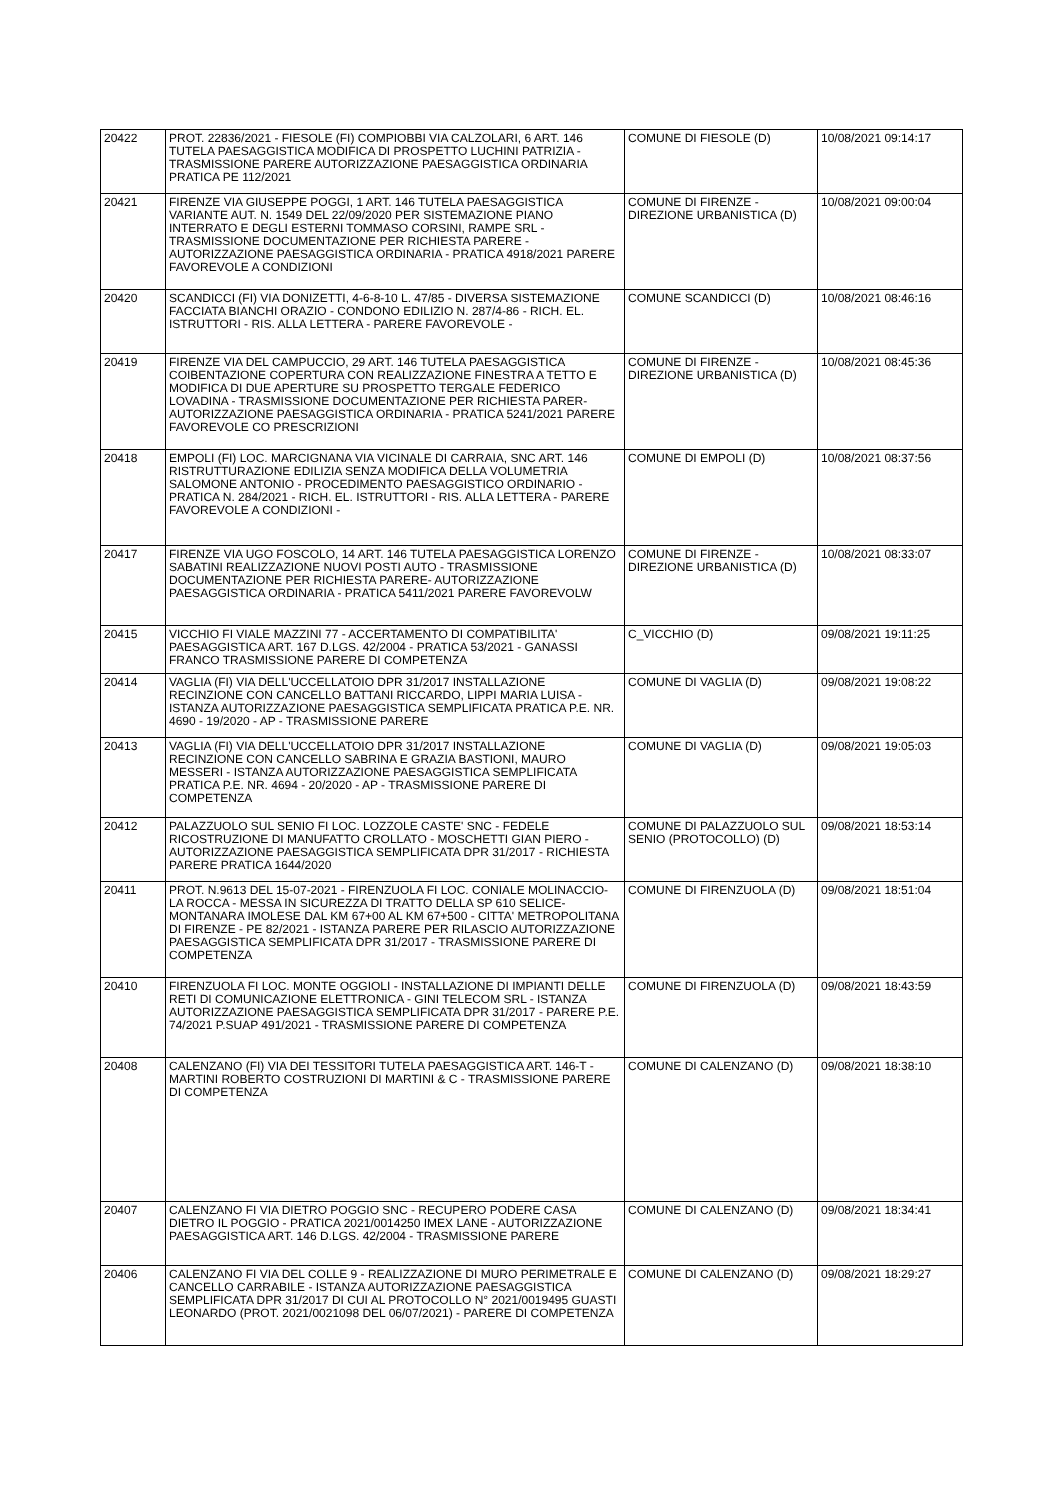| 20422 | PROT. 22836/2021 - FIESOLE (FI) COMPIOBBI VIA CALZOLARI, 6 ART. 146 TUTELA PAESAGGISTICA MODIFICA DI PROSPETTO LUCHINI PATRIZIA - TRASMISSIONE PARERE AUTORIZZAZIONE PAESAGGISTICA ORDINARIA PRATICA PE 112/2021 | COMUNE DI FIESOLE (D) | 10/08/2021 09:14:17 |
| 20421 | FIRENZE VIA GIUSEPPE POGGI, 1 ART. 146 TUTELA PAESAGGISTICA VARIANTE AUT. N. 1549 DEL 22/09/2020 PER SISTEMAZIONE PIANO INTERRATO E DEGLI ESTERNI TOMMASO CORSINI, RAMPE SRL - TRASMISSIONE DOCUMENTAZIONE PER RICHIESTA PARERE - AUTORIZZAZIONE PAESAGGISTICA ORDINARIA - PRATICA 4918/2021 PARERE FAVOREVOLE A CONDIZIONI | COMUNE DI FIRENZE - DIREZIONE URBANISTICA (D) | 10/08/2021 09:00:04 |
| 20420 | SCANDICCI (FI) VIA DONIZETTI, 4-6-8-10 L. 47/85 - DIVERSA SISTEMAZIONE FACCIATA BIANCHI ORAZIO - CONDONO EDILIZIO N. 287/4-86 - RICH. EL. ISTRUTTORI - RIS. ALLA LETTERA - PARERE FAVOREVOLE - | COMUNE SCANDICCI (D) | 10/08/2021 08:46:16 |
| 20419 | FIRENZE VIA DEL CAMPUCCIO, 29 ART. 146 TUTELA PAESAGGISTICA COIBENTAZIONE COPERTURA CON REALIZZAZIONE FINESTRA A TETTO E MODIFICA DI DUE APERTURE SU PROSPETTO TERGALE FEDERICO LOVADINA - TRASMISSIONE DOCUMENTAZIONE PER RICHIESTA PARER- AUTORIZZAZIONE PAESAGGISTICA ORDINARIA - PRATICA 5241/2021 PARERE FAVOREVOLE CO PRESCRIZIONI | COMUNE DI FIRENZE - DIREZIONE URBANISTICA (D) | 10/08/2021 08:45:36 |
| 20418 | EMPOLI (FI) LOC. MARCIGNANA VIA VICINALE DI CARRAIA, SNC ART. 146 RISTRUTTURAZIONE EDILIZIA SENZA MODIFICA DELLA VOLUMETRIA SALOMONE ANTONIO - PROCEDIMENTO PAESAGGISTICO ORDINARIO - PRATICA N. 284/2021 - RICH. EL. ISTRUTTORI - RIS. ALLA LETTERA - PARERE FAVOREVOLE A CONDIZIONI - | COMUNE DI EMPOLI (D) | 10/08/2021 08:37:56 |
| 20417 | FIRENZE VIA UGO FOSCOLO, 14 ART. 146 TUTELA PAESAGGISTICA LORENZO SABATINI REALIZZAZIONE NUOVI POSTI AUTO - TRASMISSIONE DOCUMENTAZIONE PER RICHIESTA PARERE- AUTORIZZAZIONE PAESAGGISTICA ORDINARIA - PRATICA 5411/2021 PARERE FAVOREVOLW | COMUNE DI FIRENZE - DIREZIONE URBANISTICA (D) | 10/08/2021 08:33:07 |
| 20415 | VICCHIO FI VIALE MAZZINI 77 - ACCERTAMENTO DI COMPATIBILITA' PAESAGGISTICA ART. 167 D.LGS. 42/2004 - PRATICA 53/2021 - GANASSI FRANCO TRASMISSIONE PARERE DI COMPETENZA | C_VICCHIO (D) | 09/08/2021 19:11:25 |
| 20414 | VAGLIA (FI) VIA DELL'UCCELLATOIO DPR 31/2017 INSTALLAZIONE RECINZIONE CON CANCELLO BATTANI RICCARDO, LIPPI MARIA LUISA - ISTANZA AUTORIZZAZIONE PAESAGGISTICA SEMPLIFICATA PRATICA P.E. NR. 4690 - 19/2020 - AP - TRASMISSIONE PARERE | COMUNE DI VAGLIA (D) | 09/08/2021 19:08:22 |
| 20413 | VAGLIA (FI) VIA DELL'UCCELLATOIO DPR 31/2017 INSTALLAZIONE RECINZIONE CON CANCELLO SABRINA E GRAZIA BASTIONI, MAURO MESSERI - ISTANZA AUTORIZZAZIONE PAESAGGISTICA SEMPLIFICATA PRATICA P.E. NR. 4694 - 20/2020 - AP - TRASMISSIONE PARERE DI COMPETENZA | COMUNE DI VAGLIA (D) | 09/08/2021 19:05:03 |
| 20412 | PALAZZUOLO SUL SENIO FI LOC. LOZZOLE CASTE' SNC - FEDELE RICOSTRUZIONE DI MANUFATTO CROLLATO - MOSCHETTI GIAN PIERO - AUTORIZZAZIONE PAESAGGISTICA SEMPLIFICATA DPR 31/2017 - RICHIESTA PARERE PRATICA 1644/2020 | COMUNE DI PALAZZUOLO SUL SENIO (PROTOCOLLO) (D) | 09/08/2021 18:53:14 |
| 20411 | PROT. N.9613 DEL 15-07-2021 - FIRENZUOLA FI LOC. CONIALE MOLINACCIO-LA ROCCA - MESSA IN SICUREZZA DI TRATTO DELLA SP 610 SELICE-MONTANARA IMOLESE DAL KM 67+00 AL KM 67+500 - CITTA' METROPOLITANA DI FIRENZE - PE 82/2021 - ISTANZA PARERE PER RILASCIO AUTORIZZAZIONE PAESAGGISTICA SEMPLIFICATA DPR 31/2017 - TRASMISSIONE PARERE DI COMPETENZA | COMUNE DI FIRENZUOLA (D) | 09/08/2021 18:51:04 |
| 20410 | FIRENZUOLA FI LOC. MONTE OGGIOLI - INSTALLAZIONE DI IMPIANTI DELLE RETI DI COMUNICAZIONE ELETTRONICA - GINI TELECOM SRL - ISTANZA AUTORIZZAZIONE PAESAGGISTICA SEMPLIFICATA DPR 31/2017 - PARERE P.E. 74/2021 P.SUAP 491/2021 - TRASMISSIONE PARERE DI COMPETENZA | COMUNE DI FIRENZUOLA (D) | 09/08/2021 18:43:59 |
| 20408 | CALENZANO (FI) VIA DEI TESSITORI TUTELA PAESAGGISTICA ART. 146-T - MARTINI ROBERTO COSTRUZIONI DI MARTINI & C - TRASMISSIONE PARERE DI COMPETENZA | COMUNE DI CALENZANO (D) | 09/08/2021 18:38:10 |
| 20407 | CALENZANO FI VIA DIETRO POGGIO SNC - RECUPERO PODERE CASA DIETRO IL POGGIO - PRATICA 2021/0014250 IMEX LANE - AUTORIZZAZIONE PAESAGGISTICA ART. 146 D.LGS. 42/2004 - TRASMISSIONE PARERE | COMUNE DI CALENZANO (D) | 09/08/2021 18:34:41 |
| 20406 | CALENZANO FI VIA DEL COLLE 9 - REALIZZAZIONE DI MURO PERIMETRALE E CANCELLO CARRABILE - ISTANZA AUTORIZZAZIONE PAESAGGISTICA SEMPLIFICATA DPR 31/2017 DI CUI AL PROTOCOLLO N° 2021/0019495 GUASTI LEONARDO (PROT. 2021/0021098 DEL 06/07/2021) - PARERE DI COMPETENZA | COMUNE DI CALENZANO (D) | 09/08/2021 18:29:27 |